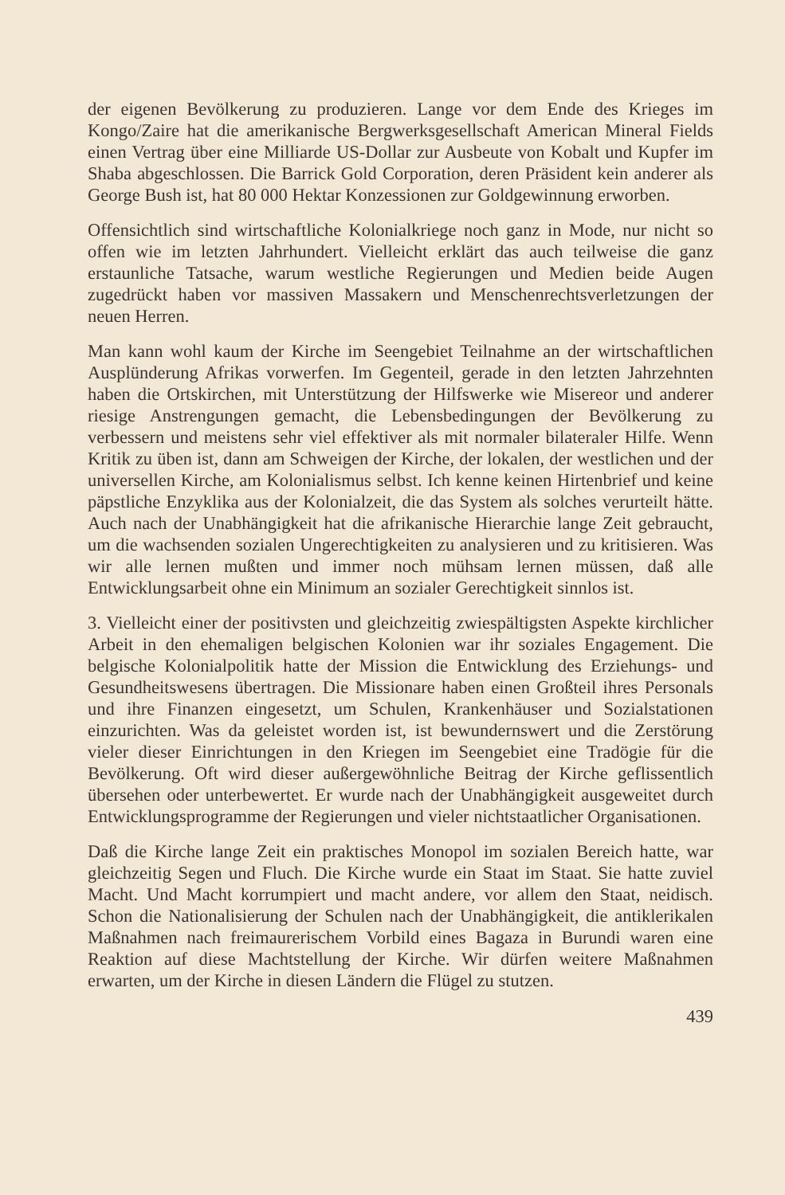der eigenen Bevölkerung zu produzieren. Lange vor dem Ende des Krieges im Kongo/Zaire hat die amerikanische Bergwerksgesellschaft American Mineral Fields einen Vertrag über eine Milliarde US-Dollar zur Ausbeute von Kobalt und Kupfer im Shaba abgeschlossen. Die Barrick Gold Corporation, deren Präsident kein anderer als George Bush ist, hat 80 000 Hektar Konzessionen zur Goldgewinnung erworben.
Offensichtlich sind wirtschaftliche Kolonialkriege noch ganz in Mode, nur nicht so offen wie im letzten Jahrhundert. Vielleicht erklärt das auch teilweise die ganz erstaunliche Tatsache, warum westliche Regierungen und Medien beide Augen zugedrückt haben vor massiven Massakern und Menschenrechtsverletzungen der neuen Herren.
Man kann wohl kaum der Kirche im Seengebiet Teilnahme an der wirtschaftlichen Ausplünderung Afrikas vorwerfen. Im Gegenteil, gerade in den letzten Jahrzehnten haben die Ortskirchen, mit Unterstützung der Hilfswerke wie Misereor und anderer riesige Anstrengungen gemacht, die Lebensbedingungen der Bevölkerung zu verbessern und meistens sehr viel effektiver als mit normaler bilateraler Hilfe. Wenn Kritik zu üben ist, dann am Schweigen der Kirche, der lokalen, der westlichen und der universellen Kirche, am Kolonialismus selbst. Ich kenne keinen Hirtenbrief und keine päpstliche Enzyklika aus der Kolonialzeit, die das System als solches verurteilt hätte. Auch nach der Unabhängigkeit hat die afrikanische Hierarchie lange Zeit gebraucht, um die wachsenden sozialen Ungerechtigkeiten zu analysieren und zu kritisieren. Was wir alle lernen mußten und immer noch mühsam lernen müssen, daß alle Entwicklungsarbeit ohne ein Minimum an sozialer Gerechtigkeit sinnlos ist.
3. Vielleicht einer der positivsten und gleichzeitig zwiespältigsten Aspekte kirchlicher Arbeit in den ehemaligen belgischen Kolonien war ihr soziales Engagement. Die belgische Kolonialpolitik hatte der Mission die Entwicklung des Erziehungs- und Gesundheitswesens übertragen. Die Missionare haben einen Großteil ihres Personals und ihre Finanzen eingesetzt, um Schulen, Krankenhäuser und Sozialstationen einzurichten. Was da geleistet worden ist, ist bewundernswert und die Zerstörung vieler dieser Einrichtungen in den Kriegen im Seengebiet eine Tradögie für die Bevölkerung. Oft wird dieser außergewöhnliche Beitrag der Kirche geflissentlich übersehen oder unterbewertet. Er wurde nach der Unabhängigkeit ausgeweitet durch Entwicklungsprogramme der Regierungen und vieler nichtstaatlicher Organisationen.
Daß die Kirche lange Zeit ein praktisches Monopol im sozialen Bereich hatte, war gleichzeitig Segen und Fluch. Die Kirche wurde ein Staat im Staat. Sie hatte zuviel Macht. Und Macht korrumpiert und macht andere, vor allem den Staat, neidisch. Schon die Nationalisierung der Schulen nach der Unabhängigkeit, die antiklerikalen Maßnahmen nach freimaurerischem Vorbild eines Bagaza in Burundi waren eine Reaktion auf diese Machtstellung der Kirche. Wir dürfen weitere Maßnahmen erwarten, um der Kirche in diesen Ländern die Flügel zu stutzen.
439